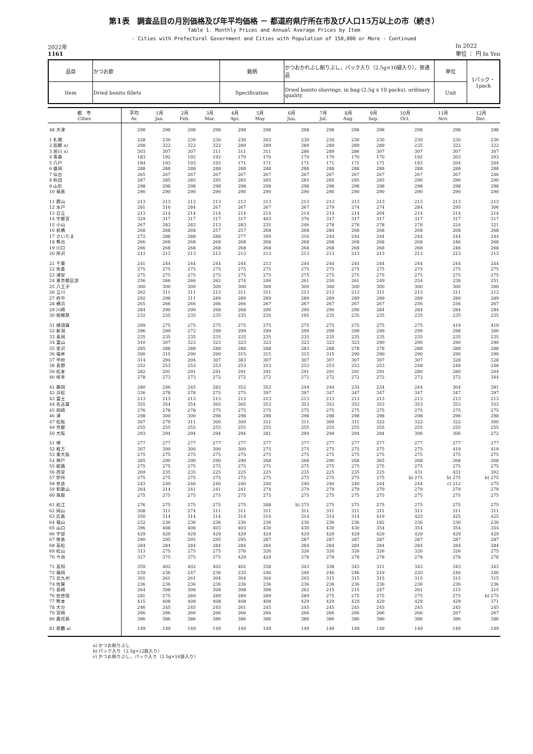第1表　調査品目の月別価格及び年平均価格 － 都道府県庁所在市及び人口15万以上の市（続き）
Table 1. Monthly Prices and Annual Average Prices by Item
- Cities with Prefectural Government and Cities with Population of 150,000 or More - Continued
2022年
1161
In 2022
単位 ： 円 In Yen
| 品目 | かつお節 | 銘柄 | かつおかれぶし削りぶし，パック入り（2.5g×10袋入り），普通品 | 単位 | 1パック・ 1pack |
| Item | Dried bonito fillets | Specification | Dried bonito shavings, in bag (2.5g x 10 packs), ordinary quality | Unit | |
| 都 市 Cities | 平均 Av. | 1月 Jan. | 2月 Feb. | 3月 Mar. | 4月 Apr. | 5月 May | 6月 Jun. | 7月 Jul. | 8月 Aug. | 9月 Sep. | 10月 Oct. | 11月 Nov. | 12月 Dec. |
| --- | --- | --- | --- | --- | --- | --- | --- | --- | --- | --- | --- | --- | --- |
| 48 大津 | 298 | 298 | 298 | 298 | 298 | 298 | 298 | 298 | 298 | 298 | 298 | 298 | 298 |
| 1 札幌 | 228 | 230 | 230 | 230 | 230 | 203 | 230 | 230 | 230 | 230 | 230 | 230 | 230 |
| 2 函館 a) | 298 | 322 | 322 | 322 | 289 | 289 | 289 | 289 | 289 | 289 | 235 | 322 | 322 |
| 3 旭川 a) | 303 | 307 | 307 | 311 | 311 | 311 | 286 | 289 | 286 | 307 | 307 | 307 | 307 |
| 4 青森 | 183 | 192 | 192 | 192 | 170 | 170 | 170 | 170 | 170 | 170 | 192 | 203 | 203 |
| 5 八戸 | 184 | 193 | 193 | 193 | 171 | 171 | 171 | 171 | 171 | 171 | 193 | 204 | 204 |
| 6 盛岡 | 288 | 288 | 288 | 288 | 288 | 288 | 288 | 288 | 288 | 288 | 288 | 288 | 288 |
| 7 仙台 | 265 | 267 | 267 | 267 | 267 | 267 | 267 | 267 | 267 | 267 | 267 | 267 | 246 |
| 8 秋田 | 287 | 285 | 285 | 295 | 285 | 285 | 285 | 285 | 285 | 285 | 290 | 290 | 290 |
| 9 山形 | 298 | 298 | 298 | 298 | 298 | 298 | 298 | 298 | 298 | 298 | 298 | 298 | 298 |
| 10 福島 | 290 | 290 | 290 | 290 | 290 | 290 | 290 | 290 | 290 | 290 | 290 | 290 | 290 |
| 11 郡山 | 213 | 213 | 213 | 213 | 213 | 213 | 213 | 213 | 213 | 213 | 213 | 213 | 213 |
| 12 水戸 | 281 | 316 | 284 | 267 | 267 | 267 | 267 | 279 | 274 | 274 | 284 | 295 | 306 |
| 13 日立 | 213 | 214 | 214 | 214 | 214 | 214 | 214 | 214 | 214 | 204 | 214 | 214 | 214 |
| 14 宇都宮 | 329 | 317 | 317 | 317 | 317 | 403 | 376 | 317 | 317 | 317 | 317 | 317 | 317 |
| 15 小山 | 267 | 283 | 283 | 213 | 283 | 235 | 246 | 278 | 278 | 278 | 278 | 224 | 321 |
| 16 前橋 | 268 | 268 | 268 | 257 | 257 | 268 | 268 | 284 | 268 | 268 | 268 | 268 | 268 |
| 17 さいたま | 272 | 288 | 288 | 288 | 277 | 349 | 316 | 244 | 244 | 244 | 244 | 244 | 244 |
| 18 熊谷 | 266 | 268 | 268 | 268 | 268 | 268 | 268 | 268 | 268 | 268 | 268 | 246 | 268 |
| 19 川口 | 266 | 268 | 268 | 268 | 268 | 268 | 268 | 268 | 268 | 268 | 268 | 246 | 268 |
| 20 所沢 | 213 | 213 | 213 | 213 | 213 | 213 | 213 | 213 | 213 | 213 | 213 | 213 | 213 |
| 21 千葉 | 241 | 244 | 244 | 244 | 244 | 213 | 244 | 244 | 244 | 244 | 244 | 244 | 244 |
| 22 佐倉 | 275 | 275 | 275 | 275 | 275 | 275 | 275 | 275 | 275 | 275 | 275 | 275 | 275 |
| 23 浦安 | 275 | 275 | 275 | 275 | 275 | 275 | 275 | 275 | 275 | 275 | 275 | 275 | 275 |
| 24 東京都区部 | 256 | 266 | 266 | 262 | 274 | 246 | 261 | 250 | 261 | 249 | 254 | 238 | 251 |
| 25 八王子 | 300 | 300 | 300 | 300 | 300 | 300 | 300 | 300 | 300 | 300 | 300 | 300 | 300 |
| 26 立川 | 262 | 311 | 311 | 213 | 311 | 311 | 213 | 213 | 213 | 311 | 213 | 311 | 213 |
| 27 府中 | 292 | 298 | 311 | 289 | 289 | 289 | 289 | 289 | 289 | 289 | 289 | 289 | 289 |
| 28 横浜 | 265 | 266 | 266 | 266 | 266 | 267 | 267 | 267 | 267 | 267 | 256 | 256 | 267 |
| 29 川崎 | 284 | 290 | 290 | 268 | 268 | 290 | 290 | 290 | 290 | 284 | 284 | 284 | 284 |
| 30 相模原 | 232 | 235 | 235 | 235 | 235 | 235 | 195 | 235 | 235 | 235 | 235 | 235 | 235 |
| 31 横須賀 | 299 | 275 | 275 | 275 | 275 | 275 | 275 | 275 | 275 | 275 | 275 | 419 | 419 |
| 32 新潟 | 296 | 299 | 272 | 299 | 299 | 299 | 299 | 299 | 299 | 299 | 299 | 298 | 300 |
| 33 長岡 | 235 | 235 | 235 | 235 | 235 | 235 | 235 | 235 | 235 | 235 | 235 | 235 | 235 |
| 34 富山 | 310 | 307 | 323 | 323 | 323 | 323 | 323 | 323 | 323 | 290 | 290 | 290 | 290 |
| 35 金沢 | 285 | 288 | 288 | 288 | 288 | 288 | 283 | 288 | 278 | 278 | 288 | 288 | 288 |
| 36 福井 | 300 | 315 | 290 | 290 | 315 | 315 | 315 | 315 | 290 | 290 | 290 | 290 | 290 |
| 37 甲府 | 314 | 294 | 294 | 307 | 383 | 307 | 307 | 307 | 307 | 307 | 307 | 328 | 328 |
| 38 長野 | 252 | 253 | 253 | 253 | 253 | 253 | 253 | 253 | 253 | 253 | 248 | 248 | 248 |
| 39 松本 | 282 | 291 | 291 | 291 | 291 | 291 | 291 | 291 | 291 | 291 | 280 | 280 | 204 |
| 40 岐阜 | 278 | 273 | 273 | 272 | 272 | 272 | 272 | 272 | 272 | 272 | 272 | 272 | 344 |
| 41 静岡 | 280 | 246 | 245 | 282 | 352 | 352 | 244 | 244 | 234 | 234 | 244 | 304 | 381 |
| 42 浜松 | 336 | 278 | 278 | 275 | 275 | 397 | 397 | 347 | 347 | 347 | 347 | 347 | 397 |
| 43 富士 | 213 | 213 | 213 | 213 | 213 | 213 | 213 | 213 | 213 | 213 | 213 | 213 | 213 |
| 44 名古屋 | 355 | 354 | 354 | 365 | 365 | 353 | 353 | 353 | 353 | 353 | 353 | 353 | 353 |
| 45 岡崎 | 276 | 278 | 278 | 275 | 275 | 275 | 275 | 275 | 275 | 275 | 275 | 275 | 275 |
| 46 津 | 298 | 300 | 300 | 298 | 298 | 298 | 298 | 298 | 298 | 298 | 298 | 298 | 298 |
| 47 松阪 | 307 | 279 | 311 | 300 | 300 | 311 | 311 | 300 | 311 | 322 | 322 | 322 | 300 |
| 49 京都 | 255 | 255 | 255 | 255 | 255 | 255 | 255 | 255 | 255 | 255 | 255 | 255 | 255 |
| 50 大阪 | 293 | 294 | 294 | 294 | 294 | 281 | 294 | 294 | 294 | 294 | 306 | 306 | 272 |
| 51 堺 | 277 | 277 | 277 | 277 | 277 | 277 | 277 | 277 | 277 | 277 | 277 | 277 | 277 |
| 52 枚方 | 307 | 300 | 300 | 300 | 300 | 275 | 275 | 275 | 275 | 275 | 275 | 419 | 419 |
| 53 東大阪 | 275 | 275 | 275 | 275 | 275 | 275 | 275 | 275 | 275 | 275 | 275 | 275 | 275 |
| 54 神戸 | 285 | 290 | 290 | 290 | 290 | 268 | 268 | 290 | 268 | 365 | 268 | 268 | 268 |
| 55 姫路 | 275 | 275 | 275 | 275 | 275 | 275 | 275 | 275 | 275 | 275 | 275 | 275 | 275 |
| 56 西宮 | 269 | 235 | 235 | 225 | 225 | 225 | 235 | 225 | 235 | 225 | 431 | 431 | 302 |
| 57 伊丹 | 275 | 275 | 275 | 275 | 275 | 275 | 275 | 275 | 275 | 275 | b) 275 | b) 275 | b) 275 |
| 58 奈良 | 243 | 240 | 240 | 240 | 240 | 240 | 240 | 240 | 240 | 244 | 244 | c) 212 | 275 |
| 59 和歌山 | 264 | 214 | 241 | 241 | 241 | 274 | 279 | 279 | 279 | 279 | 279 | 279 | 279 |
| 60 鳥取 | 275 | 275 | 275 | 275 | 275 | 275 | 275 | 275 | 275 | 275 | 275 | 275 | 275 |
| 61 松江 | 276 | 275 | 275 | 275 | 275 | 288 | b) 275 | 275 | 275 | 275 | 275 | 275 | 275 |
| 62 岡山 | 308 | 311 | 274 | 311 | 311 | 311 | 311 | 311 | 311 | 311 | 311 | 311 | 311 |
| 63 広島 | 350 | 314 | 314 | 314 | 314 | 314 | 314 | 314 | 314 | 419 | 425 | 425 | 425 |
| 64 福山 | 232 | 236 | 236 | 236 | 236 | 236 | 236 | 236 | 236 | 182 | 236 | 236 | 236 |
| 65 山口 | 396 | 408 | 408 | 403 | 403 | 430 | 430 | 430 | 430 | 354 | 354 | 354 | 354 |
| 66 宇部 | 429 | 429 | 429 | 429 | 429 | 429 | 429 | 429 | 429 | 429 | 429 | 429 | 429 |
| 67 徳島 | 290 | 295 | 295 | 295 | 295 | 287 | 287 | 287 | 287 | 287 | 287 | 287 | 287 |
| 68 高松 | 284 | 284 | 284 | 284 | 284 | 284 | 284 | 284 | 284 | 284 | 284 | 284 | 284 |
| 69 松山 | 313 | 275 | 275 | 275 | 376 | 326 | 326 | 326 | 326 | 326 | 326 | 326 | 275 |
| 70 今治 | 327 | 375 | 375 | 375 | 429 | 429 | 278 | 278 | 278 | 278 | 278 | 278 | 278 |
| 71 高知 | 359 | 402 | 402 | 402 | 402 | 338 | 343 | 338 | 343 | 311 | 343 | 343 | 343 |
| 72 福岡 | 239 | 236 | 247 | 236 | 235 | 246 | 246 | 246 | 246 | 219 | 220 | 246 | 246 |
| 73 北九州 | 301 | 261 | 261 | 304 | 304 | 304 | 293 | 315 | 315 | 315 | 315 | 315 | 315 |
| 74 佐賀 | 236 | 236 | 236 | 236 | 236 | 236 | 236 | 236 | 236 | 236 | 236 | 236 | 236 |
| 75 長崎 | 264 | 308 | 308 | 308 | 308 | 308 | 262 | 215 | 215 | 247 | 261 | 215 | 215 |
| 76 佐世保 | 281 | 275 | 289 | 289 | 289 | 289 | 289 | 275 | 275 | 275 | 275 | 275 | b) 275 |
| 77 熊本 | 415 | 408 | 408 | 408 | 408 | 408 | 429 | 429 | 429 | 429 | 429 | 429 | 371 |
| 78 大分 | 246 | 245 | 245 | 245 | 261 | 245 | 245 | 245 | 245 | 245 | 245 | 245 | 245 |
| 79 宮崎 | 266 | 266 | 266 | 266 | 266 | 266 | 266 | 266 | 266 | 266 | 266 | 267 | 267 |
| 80 鹿児島 | 386 | 386 | 386 | 386 | 386 | 386 | 386 | 386 | 386 | 386 | 386 | 386 | 386 |
| 81 那覇 a) | 149 | 149 | 149 | 149 | 149 | 149 | 149 | 149 | 149 | 149 | 149 | 149 | 149 |
a) かつお削りぶし
b) パック入り（2.5g×12袋入り）
c) かつお削りぶし，パック入り（2.5g×16袋入り）